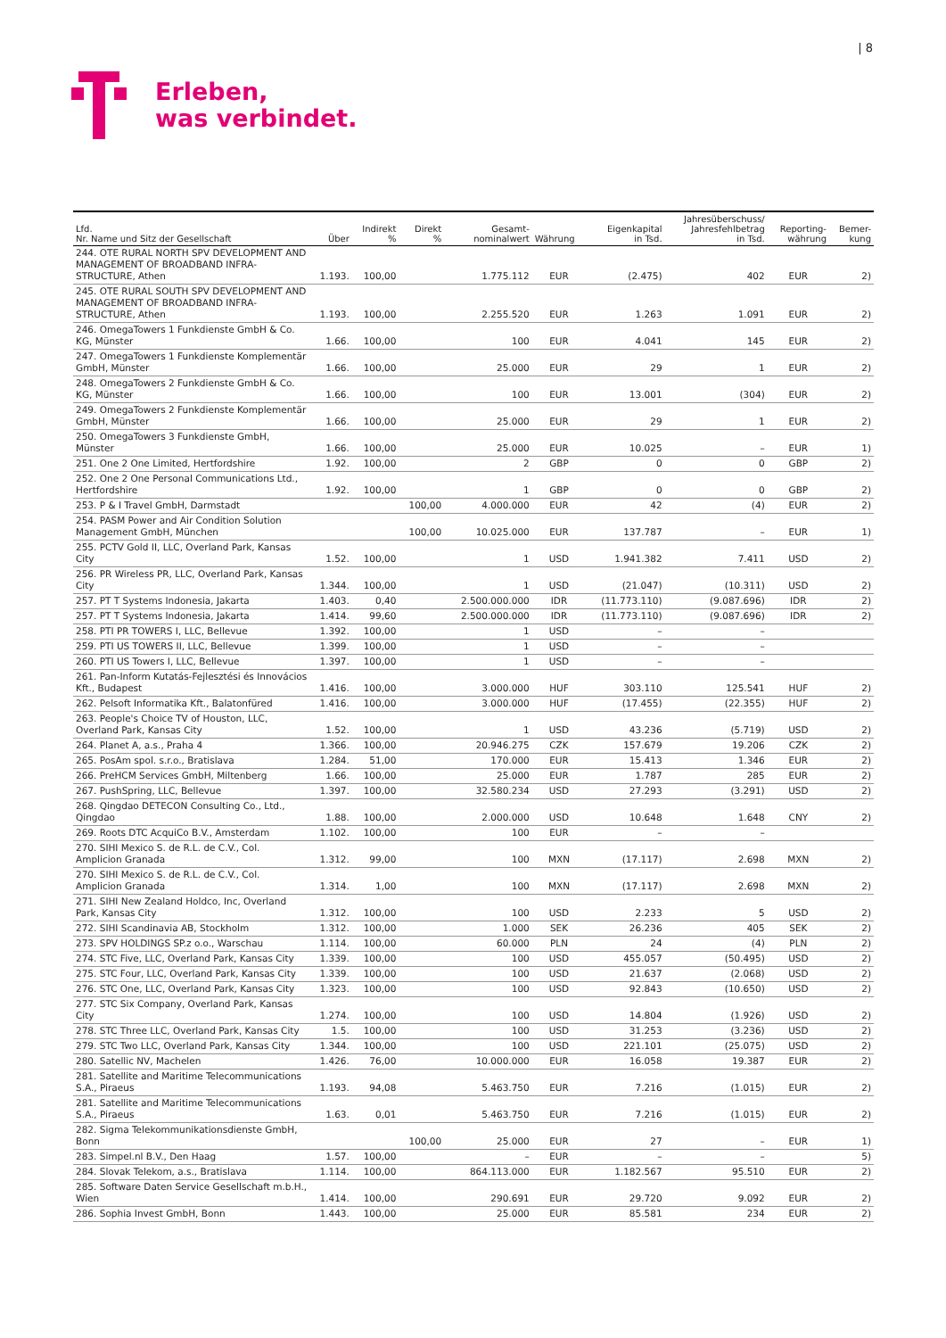| 8
Erleben,
was verbindet.
| Lfd. Nr. Name und Sitz der Gesellschaft | Über | Indirekt % | Direkt % | Gesamt- nominalwert | Währung | Eigenkapital in Tsd. | Jahresüberschuss/ Jahresfehlbetrag in Tsd. | Reporting- währung | Bemer- kung |
| --- | --- | --- | --- | --- | --- | --- | --- | --- | --- |
| 244. OTE RURAL NORTH SPV DEVELOPMENT AND MANAGEMENT OF BROADBAND INFRA-STRUCTURE, Athen | 1.193. | 100,00 | | 1.775.112 | EUR | (2.475) | 402 | EUR | 2) |
| 245. OTE RURAL SOUTH SPV DEVELOPMENT AND MANAGEMENT OF BROADBAND INFRA-STRUCTURE, Athen | 1.193. | 100,00 | | 2.255.520 | EUR | 1.263 | 1.091 | EUR | 2) |
| 246. OmegaTowers 1 Funkdienste GmbH & Co. KG, Münster | 1.66. | 100,00 | | 100 | EUR | 4.041 | 145 | EUR | 2) |
| 247. OmegaTowers 1 Funkdienste Komplementär GmbH, Münster | 1.66. | 100,00 | | 25.000 | EUR | 29 | 1 | EUR | 2) |
| 248. OmegaTowers 2 Funkdienste GmbH & Co. KG, Münster | 1.66. | 100,00 | | 100 | EUR | 13.001 | (304) | EUR | 2) |
| 249. OmegaTowers 2 Funkdienste Komplementär GmbH, Münster | 1.66. | 100,00 | | 25.000 | EUR | 29 | 1 | EUR | 2) |
| 250. OmegaTowers 3 Funkdienste GmbH, Münster | 1.66. | 100,00 | | 25.000 | EUR | 10.025 | – | EUR | 1) |
| 251. One 2 One Limited, Hertfordshire | 1.92. | 100,00 | | 2 | GBP | 0 | 0 | GBP | 2) |
| 252. One 2 One Personal Communications Ltd., Hertfordshire | 1.92. | 100,00 | | 1 | GBP | 0 | 0 | GBP | 2) |
| 253. P & I Travel GmbH, Darmstadt | | | 100,00 | 4.000.000 | EUR | 42 | (4) | EUR | 2) |
| 254. PASM Power and Air Condition Solution Management GmbH, München | | | 100,00 | 10.025.000 | EUR | 137.787 | – | EUR | 1) |
| 255. PCTV Gold II, LLC, Overland Park, Kansas City | 1.52. | 100,00 | | 1 | USD | 1.941.382 | 7.411 | USD | 2) |
| 256. PR Wireless PR, LLC, Overland Park, Kansas City | 1.344. | 100,00 | | 1 | USD | (21.047) | (10.311) | USD | 2) |
| 257. PT T Systems Indonesia, Jakarta | 1.403. | 0,40 | | 2.500.000.000 | IDR | (11.773.110) | (9.087.696) | IDR | 2) |
| 257. PT T Systems Indonesia, Jakarta | 1.414. | 99,60 | | 2.500.000.000 | IDR | (11.773.110) | (9.087.696) | IDR | 2) |
| 258. PTI PR TOWERS I, LLC, Bellevue | 1.392. | 100,00 | | 1 | USD | – | – | | |
| 259. PTI US TOWERS II, LLC, Bellevue | 1.399. | 100,00 | | 1 | USD | – | – | | |
| 260. PTI US Towers I, LLC, Bellevue | 1.397. | 100,00 | | 1 | USD | – | – | | |
| 261. Pan-Inform Kutatás-Fejlesztési és Innovácios Kft., Budapest | 1.416. | 100,00 | | 3.000.000 | HUF | 303.110 | 125.541 | HUF | 2) |
| 262. Pelsoft Informatika Kft., Balatonfüred | 1.416. | 100,00 | | 3.000.000 | HUF | (17.455) | (22.355) | HUF | 2) |
| 263. People's Choice TV of Houston, LLC, Overland Park, Kansas City | 1.52. | 100,00 | | 1 | USD | 43.236 | (5.719) | USD | 2) |
| 264. Planet A, a.s., Praha 4 | 1.366. | 100,00 | | 20.946.275 | CZK | 157.679 | 19.206 | CZK | 2) |
| 265. PosAm spol. s.r.o., Bratislava | 1.284. | 51,00 | | 170.000 | EUR | 15.413 | 1.346 | EUR | 2) |
| 266. PreHCM Services GmbH, Miltenberg | 1.66. | 100,00 | | 25.000 | EUR | 1.787 | 285 | EUR | 2) |
| 267. PushSpring, LLC, Bellevue | 1.397. | 100,00 | | 32.580.234 | USD | 27.293 | (3.291) | USD | 2) |
| 268. Qingdao DETECON Consulting Co., Ltd., Qingdao | 1.88. | 100,00 | | 2.000.000 | USD | 10.648 | 1.648 | CNY | 2) |
| 269. Roots DTC AcquiCo B.V., Amsterdam | 1.102. | 100,00 | | 100 | EUR | – | – | | |
| 270. SIHI Mexico S. de R.L. de C.V., Col. Amplicion Granada | 1.312. | 99,00 | | 100 | MXN | (17.117) | 2.698 | MXN | 2) |
| 270. SIHI Mexico S. de R.L. de C.V., Col. Amplicion Granada | 1.314. | 1,00 | | 100 | MXN | (17.117) | 2.698 | MXN | 2) |
| 271. SIHI New Zealand Holdco, Inc, Overland Park, Kansas City | 1.312. | 100,00 | | 100 | USD | 2.233 | 5 | USD | 2) |
| 272. SIHI Scandinavia AB, Stockholm | 1.312. | 100,00 | | 1.000 | SEK | 26.236 | 405 | SEK | 2) |
| 273. SPV HOLDINGS SP.z o.o., Warschau | 1.114. | 100,00 | | 60.000 | PLN | 24 | (4) | PLN | 2) |
| 274. STC Five, LLC, Overland Park, Kansas City | 1.339. | 100,00 | | 100 | USD | 455.057 | (50.495) | USD | 2) |
| 275. STC Four, LLC, Overland Park, Kansas City | 1.339. | 100,00 | | 100 | USD | 21.637 | (2.068) | USD | 2) |
| 276. STC One, LLC, Overland Park, Kansas City | 1.323. | 100,00 | | 100 | USD | 92.843 | (10.650) | USD | 2) |
| 277. STC Six Company, Overland Park, Kansas City | 1.274. | 100,00 | | 100 | USD | 14.804 | (1.926) | USD | 2) |
| 278. STC Three LLC, Overland Park, Kansas City | 1.5. | 100,00 | | 100 | USD | 31.253 | (3.236) | USD | 2) |
| 279. STC Two LLC, Overland Park, Kansas City | 1.344. | 100,00 | | 100 | USD | 221.101 | (25.075) | USD | 2) |
| 280. Satellic NV, Machelen | 1.426. | 76,00 | | 10.000.000 | EUR | 16.058 | 19.387 | EUR | 2) |
| 281. Satellite and Maritime Telecommunications S.A., Piraeus | 1.193. | 94,08 | | 5.463.750 | EUR | 7.216 | (1.015) | EUR | 2) |
| 281. Satellite and Maritime Telecommunications S.A., Piraeus | 1.63. | 0,01 | | 5.463.750 | EUR | 7.216 | (1.015) | EUR | 2) |
| 282. Sigma Telekommunikationsdienste GmbH, Bonn | | | 100,00 | 25.000 | EUR | 27 | – | EUR | 1) |
| 283. Simpel.nl B.V., Den Haag | 1.57. | 100,00 | | – | EUR | – | – | | 5) |
| 284. Slovak Telekom, a.s., Bratislava | 1.114. | 100,00 | | 864.113.000 | EUR | 1.182.567 | 95.510 | EUR | 2) |
| 285. Software Daten Service Gesellschaft m.b.H., Wien | 1.414. | 100,00 | | 290.691 | EUR | 29.720 | 9.092 | EUR | 2) |
| 286. Sophia Invest GmbH, Bonn | 1.443. | 100,00 | | 25.000 | EUR | 85.581 | 234 | EUR | 2) |